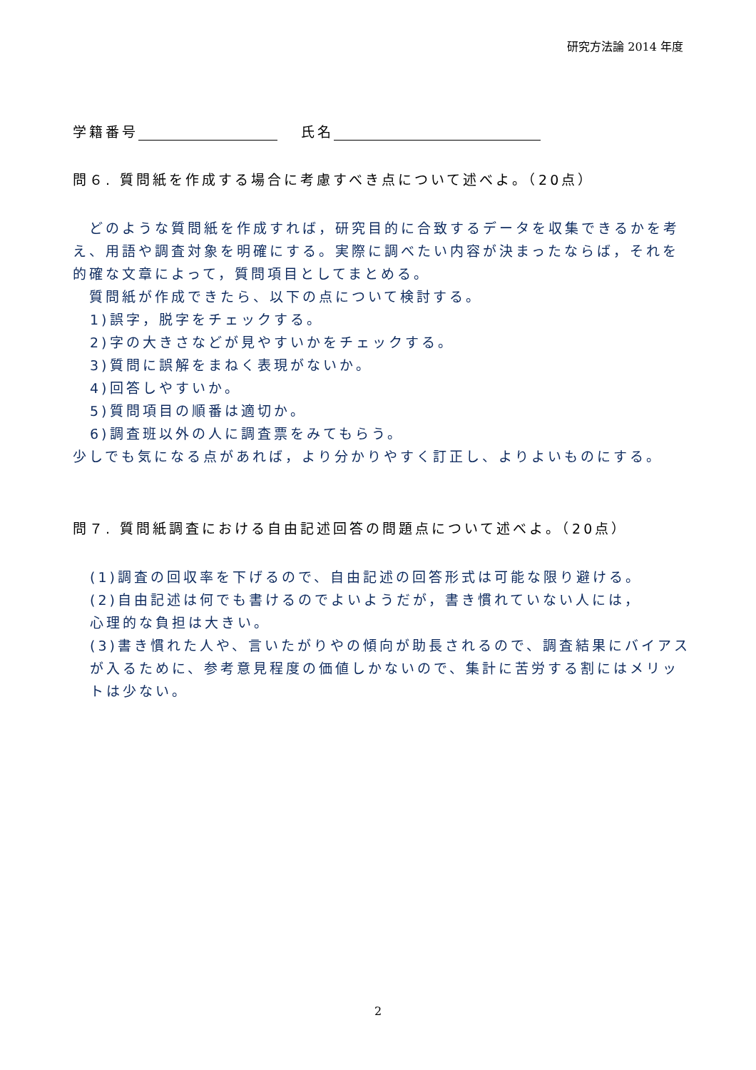研究方法論 2014 年度
学籍番号　 氏名
問６. 質問紙を作成する場合に考慮すべき点について述べよ。（20点）
　どのような質問紙を作成すれば，研究目的に合致するデータを収集できるかを考え、用語や調査対象を明確にする。実際に調べたい内容が決まったならば，それを的確な文章によって，質問項目としてまとめる。
　質問紙が作成できたら、以下の点について検討する。
1)誤字，脱字をチェックする。
2)字の大きさなどが見やすいかをチェックする。
3)質問に誤解をまねく表現がないか。
4)回答しやすいか。
5)質問項目の順番は適切か。
6)調査班以外の人に調査票をみてもらう。
少しでも気になる点があれば，より分かりやすく訂正し、よりよいものにする。
問７. 質問紙調査における自由記述回答の問題点について述べよ。（20点）
(1)調査の回収率を下げるので、自由記述の回答形式は可能な限り避ける。
(2)自由記述は何でも書けるのでよいようだが，書き慣れていない人には，
心理的な負担は大きい。
(3)書き慣れた人や、言いたがりやの傾向が助長されるので、調査結果にバイアスが入るために、参考意見程度の価値しかないので、集計に苦労する割にはメリットは少ない。
2